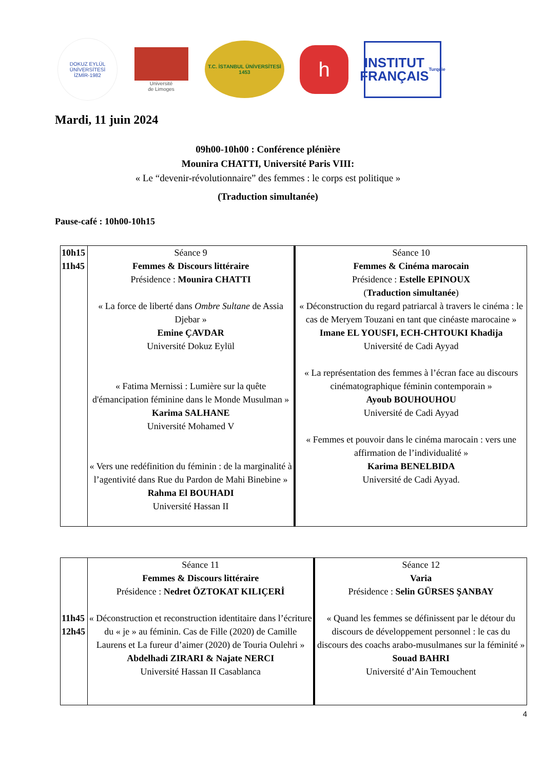DOKUZ EYLÜL ÜNİVERSİTESİ
İZMİR-1982
Université
de Limoges
T.C. İSTANBUL ÜNİVERSİTESİ
1453
h
INSTITUT
FRANÇAIS
Turquie
Mardi, 11 juin 2024
09h00-10h00 : Conférence plénière
Mounira CHATTI, Université Paris VIII:
« Le “devenir-révolutionnaire” des femmes : le corps est politique »
(Traduction simultanée)
Pause-café : 10h00-10h15
| 10h15 11h45 | Séance 9 Femmes & Discours littéraire Présidence : Mounira CHATTI « La force de liberté dans Ombre Sultane de Assia Djebar » Emine ÇAVDAR Université Dokuz Eylül « Fatima Mernissi : Lumière sur la quête d'émancipation féminine dans le Monde Musulman » Karima SALHANE Université Mohamed V « Vers une redéfinition du féminin : de la marginalité à l’agentivité dans Rue du Pardon de Mahi Binebine » Rahma El BOUHADI Université Hassan II | Séance 10 Femmes & Cinéma marocain Présidence : Estelle EPINOUX ( Traduction simultanée ) « Déconstruction du regard patriarcal à travers le cinéma : le cas de Meryem Touzani en tant que cinéaste marocaine » Imane EL YOUSFI, ECH-CHTOUKI Khadija Université de Cadi Ayyad « La représentation des femmes à l’écran face au discours cinématographique féminin contemporain » Ayoub BOUHOUHOU Université de Cadi Ayyad « Femmes et pouvoir dans le cinéma marocain : vers une affirmation de l’individualité » Karima BENELBIDA Université de Cadi Ayyad. |
| 11h45 12h45 | Séance 11 Femmes & Discours littéraire Présidence : Nedret ÖZTOKAT KILIÇERİ « Déconstruction et reconstruction identitaire dans l’écriture du « je » au féminin. Cas de Fille (2020) de Camille Laurens et La fureur d’aimer (2020) de Touria Oulehri » Abdelhadi ZIRARI & Najate NERCI Université Hassan II Casablanca | Séance 12 Varia Présidence : Selin GÜRSES ŞANBAY « Quand les femmes se définissent par le détour du discours de développement personnel : le cas du discours des coachs arabo-musulmanes sur la féminité » Souad BAHRI Université d’Ain Temouchent |
4